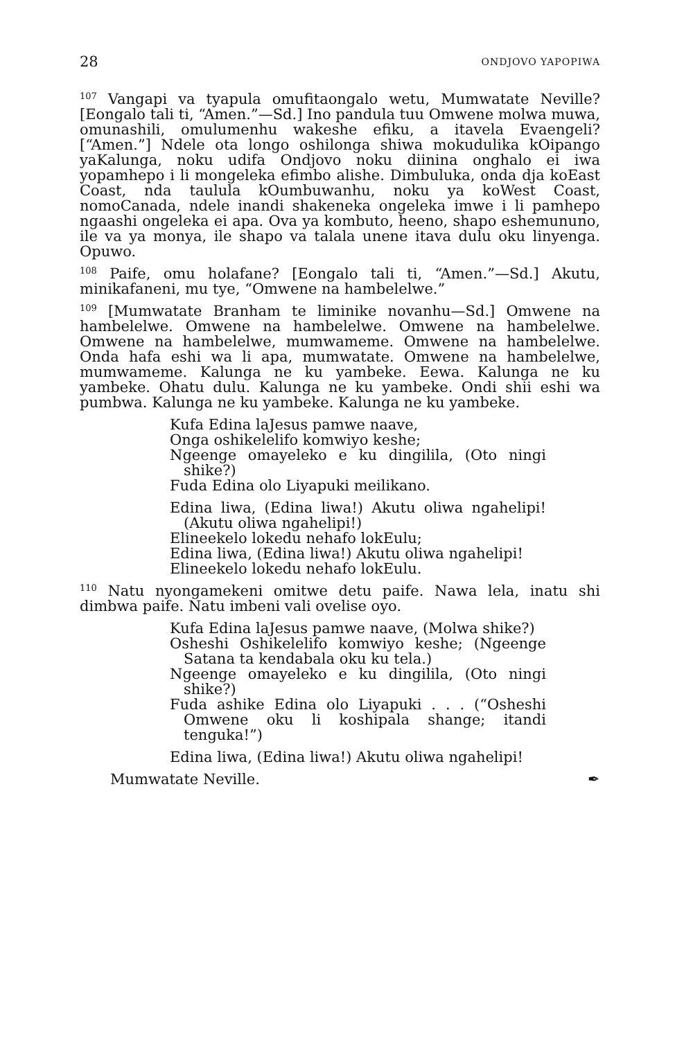28 ONDJOVO YAPOPIWA
<sup>107</sup> Vangapi va tyapula omufitaongalo wetu, Mumwatate Neville? [Eongalo tali ti, “Amen.”—Sd.] Ino pandula tuu Omwene molwa muwa, omunashili, omulumenhu wakeshe efiku, a itavela Evaengeli? [“Amen.”] Ndele ota longo oshilonga shiwa mokudulika kOipango yaKalunga, noku udifa Ondjovo noku diinina onghalo ei iwa yopamhepo i li mongeleka efimbo alishe. Dimbuluka, onda dja koEast Coast, nda taulula kOumbuwanhu, noku ya koWest Coast, nomoCanada, ndele inandi shakeneka ongeleka imwe i li pamhepo ngaashi ongeleka ei apa. Ova ya kombuto, heeno, shapo eshemununo, ile va ya monya, ile shapo va talala unene itava dulu oku linyenga. Opuwo.
<sup>108</sup> Paife, omu holafane? [Eongalo tali ti, “Amen.”—Sd.] Akutu, minikafaneni, mu tye, “Omwene na hambelelwe.”
<sup>109</sup> [Mumwatate Branham te liminike novanhu—Sd.] Omwene na hambelelwe. Omwene na hambelelwe. Omwene na hambelelwe. Omwene na hambelelwe, mumwameme. Omwene na hambelelwe. Onda hafa eshi wa li apa, mumwatate. Omwene na hambelelwe, mumwameme. Kalunga ne ku yambeke. Eewa. Kalunga ne ku yambeke. Ohatu dulu. Kalunga ne ku yambeke. Ondi shii eshi wa pumbwa. Kalunga ne ku yambeke. Kalunga ne ku yambeke.
Kufa Edina laJesus pamwe naave,
Onga oshikelelifo komwiyo keshe;
Ngeenge omayeleko e ku dingilila, (Oto ningi shike?)
Fuda Edina olo Liyapuki meilikano.
Edina liwa, (Edina liwa!) Akutu oliwa ngahelipi! (Akutu oliwa ngahelipi!)
Elineekelo lokedu nehafo lokEulu;
Edina liwa, (Edina liwa!) Akutu oliwa ngahelipi!
Elineekelo lokedu nehafo lokEulu.
<sup>110</sup> Natu nyongamekeni omitwe detu paife. Nawa lela, inatu shi dimbwa paife. Natu imbeni vali ovelise oyo.
Kufa Edina laJesus pamwe naave, (Molwa shike?)
Osheshi Oshikelelifo komwiyo keshe; (Ngeenge Satana ta kendabala oku ku tela.)
Ngeenge omayeleko e ku dingilila, (Oto ningi shike?)
Fuda ashike Edina olo Liyapuki . . . (“Osheshi Omwene oku li koshipala shange; itandi tenguka!”)
Edina liwa, (Edina liwa!) Akutu oliwa ngahelipi!
Mumwatate Neville. ✒